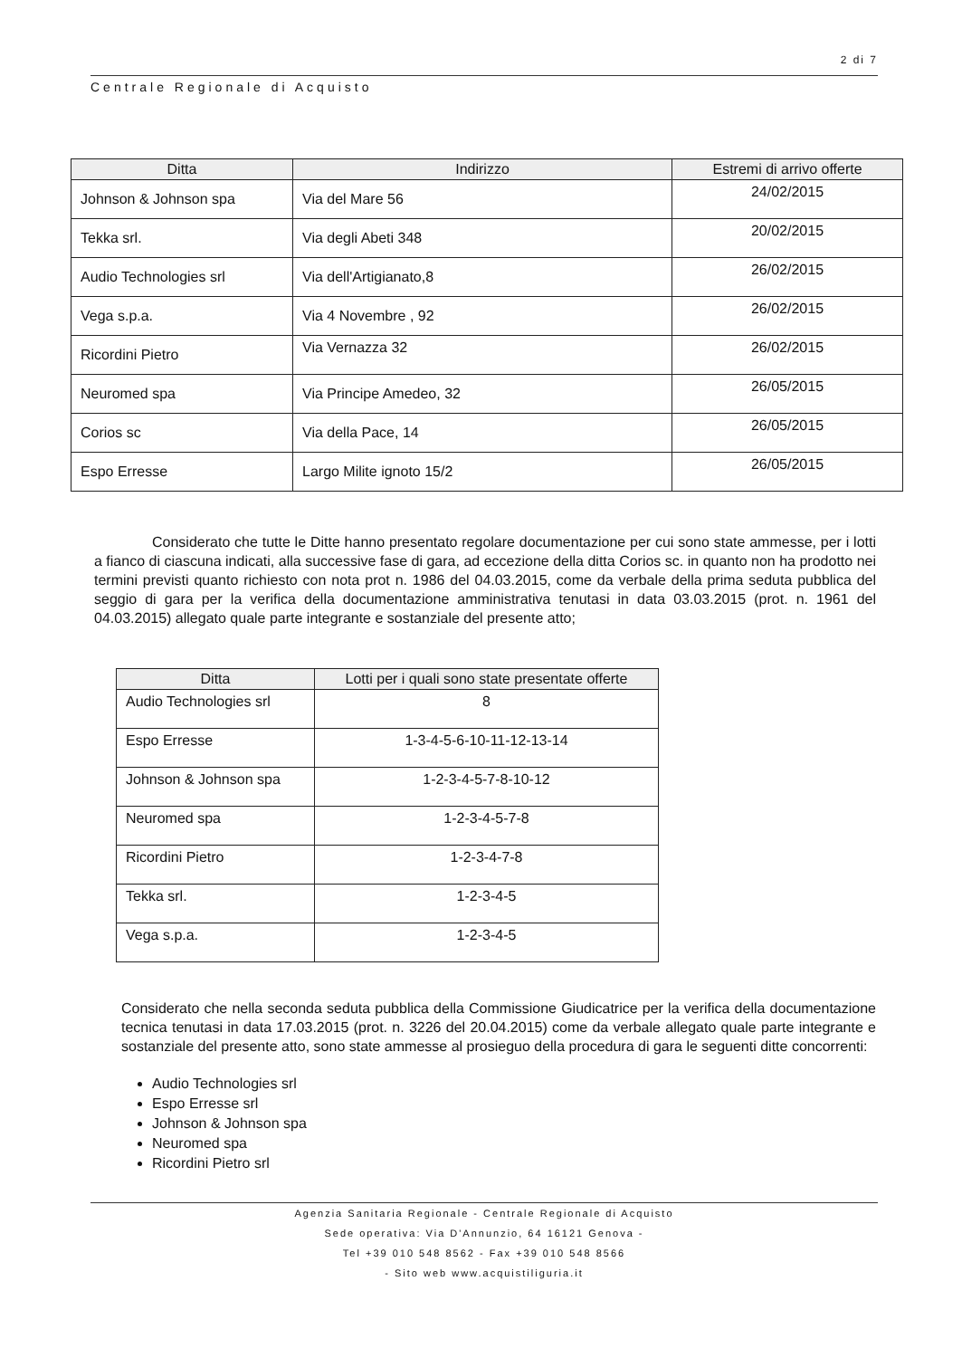2 di 7
Centrale Regionale di Acquisto
| Ditta | Indirizzo | Estremi di arrivo offerte |
| --- | --- | --- |
| Johnson & Johnson spa | Via del Mare 56 | 24/02/2015 |
| Tekka srl. | Via degli Abeti 348 | 20/02/2015 |
| Audio Technologies srl | Via dell'Artigianato,8 | 26/02/2015 |
| Vega s.p.a. | Via 4 Novembre , 92 | 26/02/2015 |
| Ricordini Pietro | Via Vernazza 32 | 26/02/2015 |
| Neuromed spa | Via Principe Amedeo, 32 | 26/05/2015 |
| Corios sc | Via della Pace, 14 | 26/05/2015 |
| Espo Erresse | Largo Milite ignoto 15/2 | 26/05/2015 |
Considerato che tutte le Ditte hanno presentato regolare documentazione per cui sono state ammesse, per i lotti a fianco di ciascuna indicati, alla successive fase di gara, ad eccezione della ditta Corios sc. in quanto non ha prodotto nei termini previsti quanto richiesto con nota prot n. 1986 del 04.03.2015, come da verbale della prima seduta pubblica del seggio di gara per la verifica della documentazione amministrativa tenutasi in data 03.03.2015 (prot. n. 1961 del 04.03.2015) allegato quale parte integrante e sostanziale del presente atto;
| Ditta | Lotti per i quali sono state presentate offerte |
| --- | --- |
| Audio Technologies srl | 8 |
| Espo Erresse | 1-3-4-5-6-10-11-12-13-14 |
| Johnson & Johnson spa | 1-2-3-4-5-7-8-10-12 |
| Neuromed spa | 1-2-3-4-5-7-8 |
| Ricordini Pietro | 1-2-3-4-7-8 |
| Tekka srl. | 1-2-3-4-5 |
| Vega s.p.a. | 1-2-3-4-5 |
Considerato che nella seconda seduta pubblica della Commissione Giudicatrice per la verifica della documentazione tecnica tenutasi in data 17.03.2015 (prot. n. 3226 del 20.04.2015) come da verbale allegato quale parte integrante e sostanziale del presente atto, sono state ammesse al prosieguo della procedura di gara le seguenti ditte concorrenti:
Audio Technologies srl
Espo Erresse srl
Johnson & Johnson spa
Neuromed spa
Ricordini Pietro srl
Agenzia Sanitaria Regionale - Centrale Regionale di Acquisto
Sede operativa: Via D'Annunzio, 64 16121 Genova -
Tel +39 010 548 8562 - Fax +39 010 548 8566
- Sito web www.acquistiliguria.it